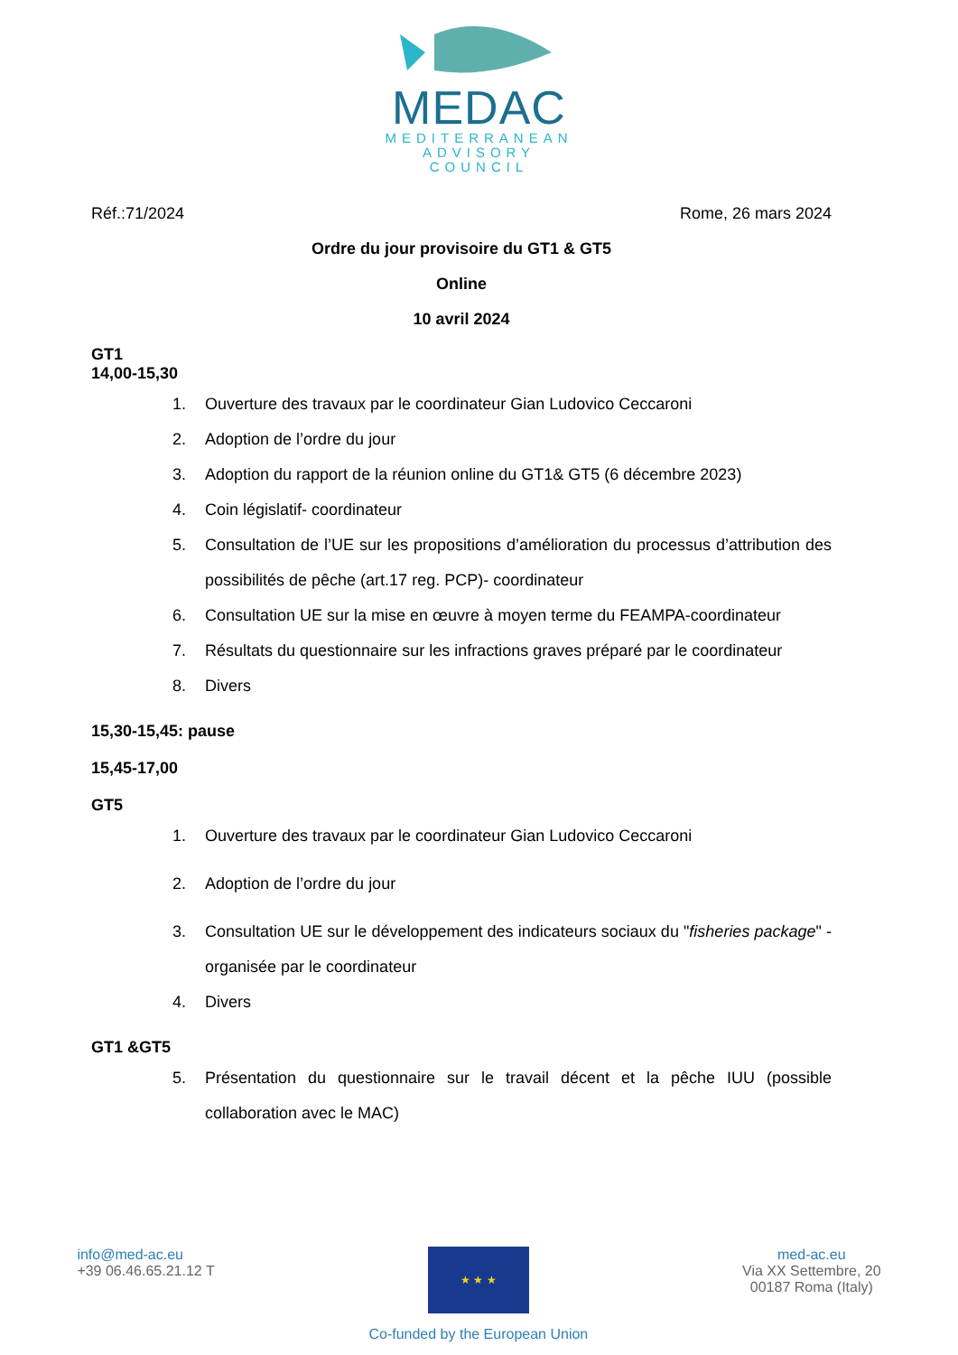MEDAC
MEDITERRANEAN
ADVISORY
COUNCIL
Réf.:71/2024 Rome, 26 mars 2024
Ordre du jour provisoire du GT1 & GT5
Online
10 avril 2024
GT1
14,00-15,30
1. Ouverture des travaux par le coordinateur Gian Ludovico Ceccaroni
2. Adoption de l’ordre du jour
3. Adoption du rapport de la réunion online du GT1& GT5 (6 décembre 2023)
4. Coin législatif- coordinateur
5. Consultation de l’UE sur les propositions d’amélioration du processus d’attribution des possibilités de pêche (art.17 reg. PCP)- coordinateur
6. Consultation UE sur la mise en œuvre à moyen terme du FEAMPA-coordinateur
7. Résultats du questionnaire sur les infractions graves préparé par le coordinateur
8. Divers
15,30-15,45: pause
15,45-17,00
GT5
1. Ouverture des travaux par le coordinateur Gian Ludovico Ceccaroni
2. Adoption de l’ordre du jour
3. Consultation UE sur le développement des indicateurs sociaux du "fisheries package" - organisée par le coordinateur
4. Divers
GT1 &GT5
5. Présentation du questionnaire sur le travail décent et la pêche IUU (possible collaboration avec le MAC)
info@med-ac.eu
+39 06.46.65.21.12 T
★ ★ ★
Co-funded by the European Union
med-ac.eu
Via XX Settembre, 20
00187 Roma (Italy)